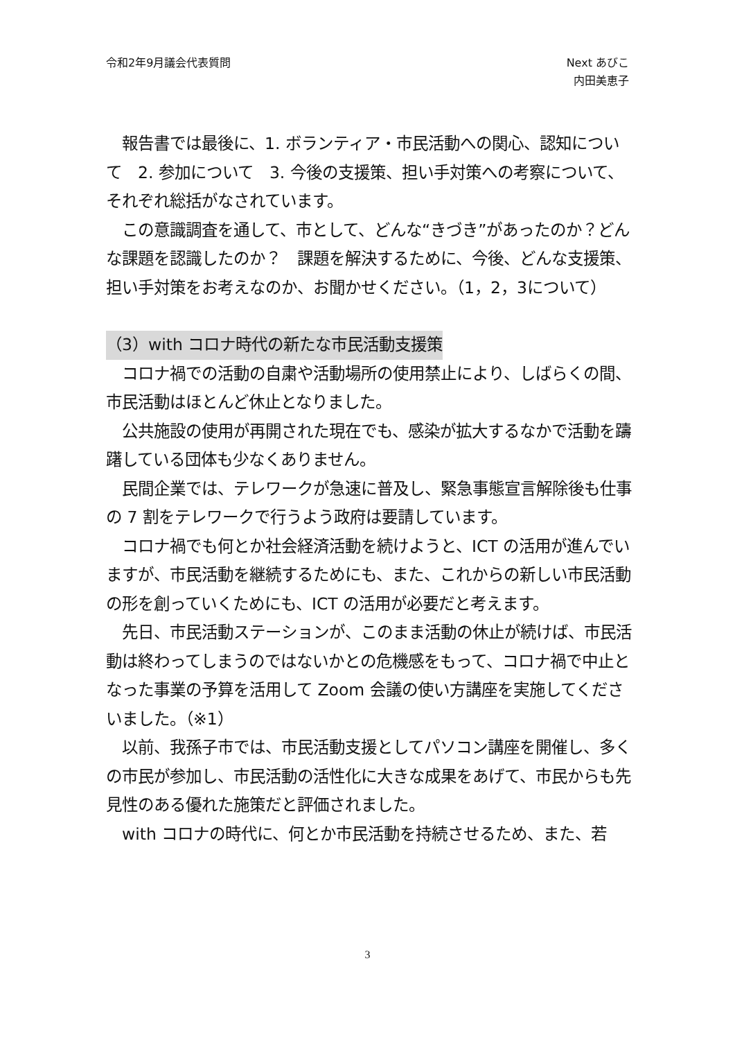令和2年9月議会代表質問 Next あびこ
内田美恵子
　報告書では最後に、1. ボランティア・市民活動への関心、認知について　2. 参加について　3. 今後の支援策、担い手対策への考察について、それぞれ総括がなされています。
　この意識調査を通して、市として、どんな“きづき”があったのか？どんな課題を認識したのか？　課題を解決するために、今後、どんな支援策、担い手対策をお考えなのか、お聞かせください。（1，2，3について）
（3）with コロナ時代の新たな市民活動支援策
　コロナ禍での活動の自粛や活動場所の使用禁止により、しばらくの間、市民活動はほとんど休止となりました。
　公共施設の使用が再開された現在でも、感染が拡大するなかで活動を躊躇している団体も少なくありません。
　民間企業では、テレワークが急速に普及し、緊急事態宣言解除後も仕事の 7 割をテレワークで行うよう政府は要請しています。
　コロナ禍でも何とか社会経済活動を続けようと、ICT の活用が進んでいますが、市民活動を継続するためにも、また、これからの新しい市民活動の形を創っていくためにも、ICT の活用が必要だと考えます。
　先日、市民活動ステーションが、このまま活動の休止が続けば、市民活動は終わってしまうのではないかとの危機感をもって、コロナ禍で中止となった事業の予算を活用して Zoom 会議の使い方講座を実施してくださいました。（※1）
　以前、我孫子市では、市民活動支援としてパソコン講座を開催し、多くの市民が参加し、市民活動の活性化に大きな成果をあげて、市民からも先見性のある優れた施策だと評価されました。
　with コロナの時代に、何とか市民活動を持続させるため、また、若
3